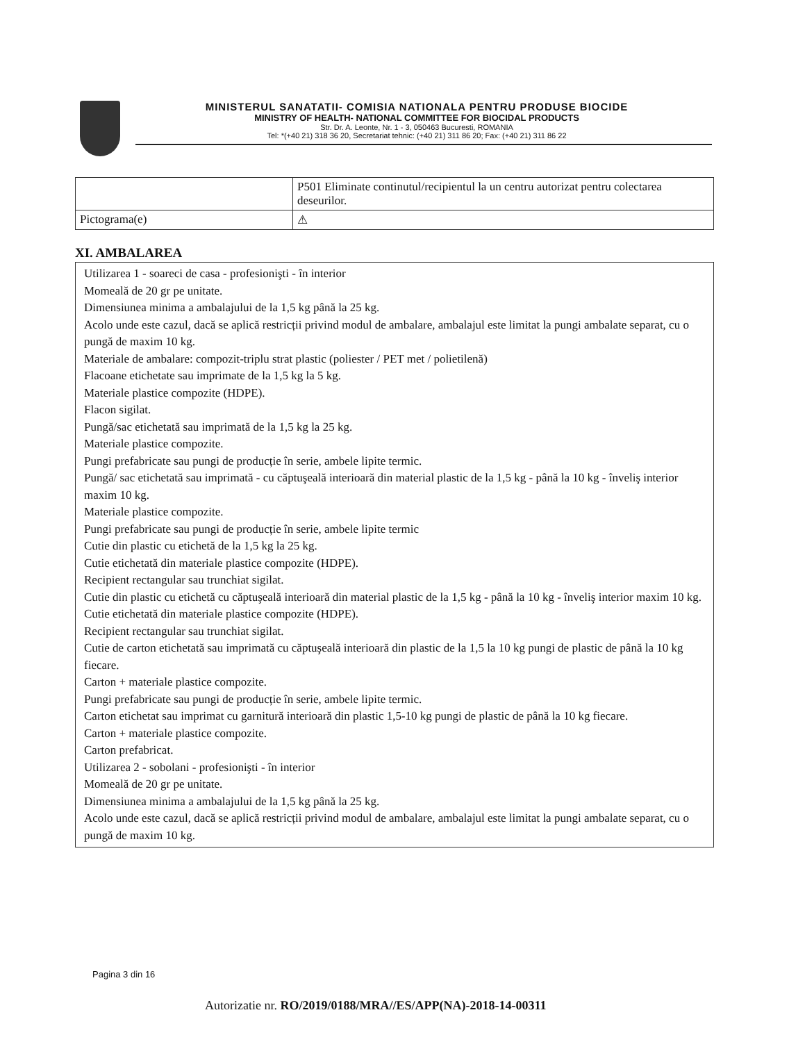MINISTERUL SANATATII- COMISIA NATIONALA PENTRU PRODUSE BIOCIDE
MINISTRY OF HEALTH- NATIONAL COMMITTEE FOR BIOCIDAL PRODUCTS
Str. Dr. A. Leonte, Nr. 1 - 3, 050463 Bucuresti, ROMANIA
Tel: *(+40 21) 318 36 20, Secretariat tehnic: (+40 21) 311 86 20; Fax: (+40 21) 311 86 22
| | P501 Eliminate continutul/recipientul la un centru autorizat pentru colectarea deseurilor. |
| Pictograma(e) | ⚠ |
XI. AMBALAREA
Utilizarea 1 - soareci de casa - profesionişti - în interior
Momeală de 20 gr pe unitate.
Dimensiunea minima a ambalajului de la 1,5 kg până la 25 kg.
Acolo unde este cazul, dacă se aplică restricții privind modul de ambalare, ambalajul este limitat la pungi ambalate separat, cu o pungă de maxim 10 kg.
Materiale de ambalare: compozit-triplu strat plastic (poliester / PET met / polietilenă)
Flacoane etichetate sau imprimate de la 1,5 kg la 5 kg.
Materiale plastice compozite (HDPE).
Flacon sigilat.
Pungă/sac etichetată sau imprimată de la 1,5 kg la 25 kg.
Materiale plastice compozite.
Pungi prefabricate sau pungi de producție în serie, ambele lipite termic.
Pungă/ sac etichetată sau imprimată - cu căptuşeală interioară din material plastic de la 1,5 kg - până la 10 kg - înveliş interior maxim 10 kg.
Materiale plastice compozite.
Pungi prefabricate sau pungi de producție în serie, ambele lipite termic
Cutie din plastic cu etichetă de la 1,5 kg la 25 kg.
Cutie etichetată din materiale plastice compozite (HDPE).
Recipient rectangular sau trunchiat sigilat.
Cutie din plastic cu etichetă cu căptuşeală interioară din material plastic de la 1,5 kg - până la 10 kg - înveliş interior maxim 10 kg.
Cutie etichetată din materiale plastice compozite (HDPE).
Recipient rectangular sau trunchiat sigilat.
Cutie de carton etichetată sau imprimată cu căptuşeală interioară din plastic de la 1,5 la 10 kg pungi de plastic de până la 10 kg fiecare.
Carton + materiale plastice compozite.
Pungi prefabricate sau pungi de producție în serie, ambele lipite termic.
Carton etichetat sau imprimat cu garnitură interioară din plastic 1,5-10 kg pungi de plastic de până la 10 kg fiecare.
Carton + materiale plastice compozite.
Carton prefabricat.
Utilizarea 2 - sobolani - profesionişti - în interior
Momeală de 20 gr pe unitate.
Dimensiunea minima a ambalajului de la 1,5 kg până la 25 kg.
Acolo unde este cazul, dacă se aplică restricții privind modul de ambalare, ambalajul este limitat la pungi ambalate separat, cu o pungă de maxim 10 kg.
Pagina 3 din 16
Autorizatie nr. RO/2019/0188/MRA//ES/APP(NA)-2018-14-00311